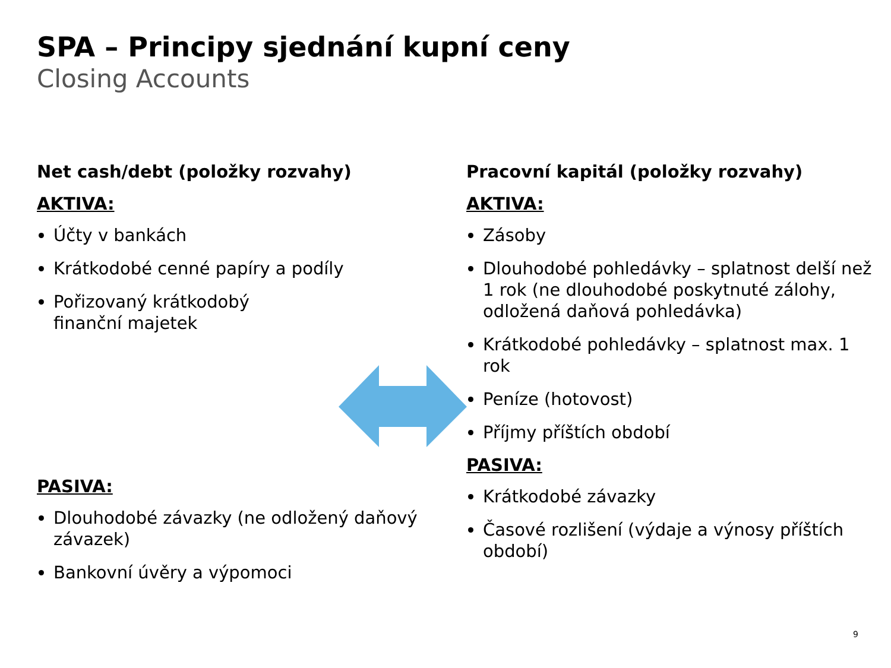SPA – Principy sjednání kupní ceny
Closing Accounts
Net cash/debt (položky rozvahy)
AKTIVA:
Účty v bankách
Krátkodobé cenné papíry a podíly
Pořizovaný krátkodobý
finanční majetek
PASIVA:
Dlouhodobé závazky (ne odložený daňový závazek)
Bankovní úvěry a výpomoci
Pracovní kapitál (položky rozvahy)
AKTIVA:
Zásoby
Dlouhodobé pohledávky – splatnost delší než 1 rok (ne dlouhodobé poskytnuté zálohy, odložená daňová pohledávka)
Krátkodobé pohledávky – splatnost max. 1 rok
Peníze (hotovost)
Příjmy příštích období
PASIVA:
Krátkodobé závazky
Časové rozlišení (výdaje a výnosy příštích období)
9